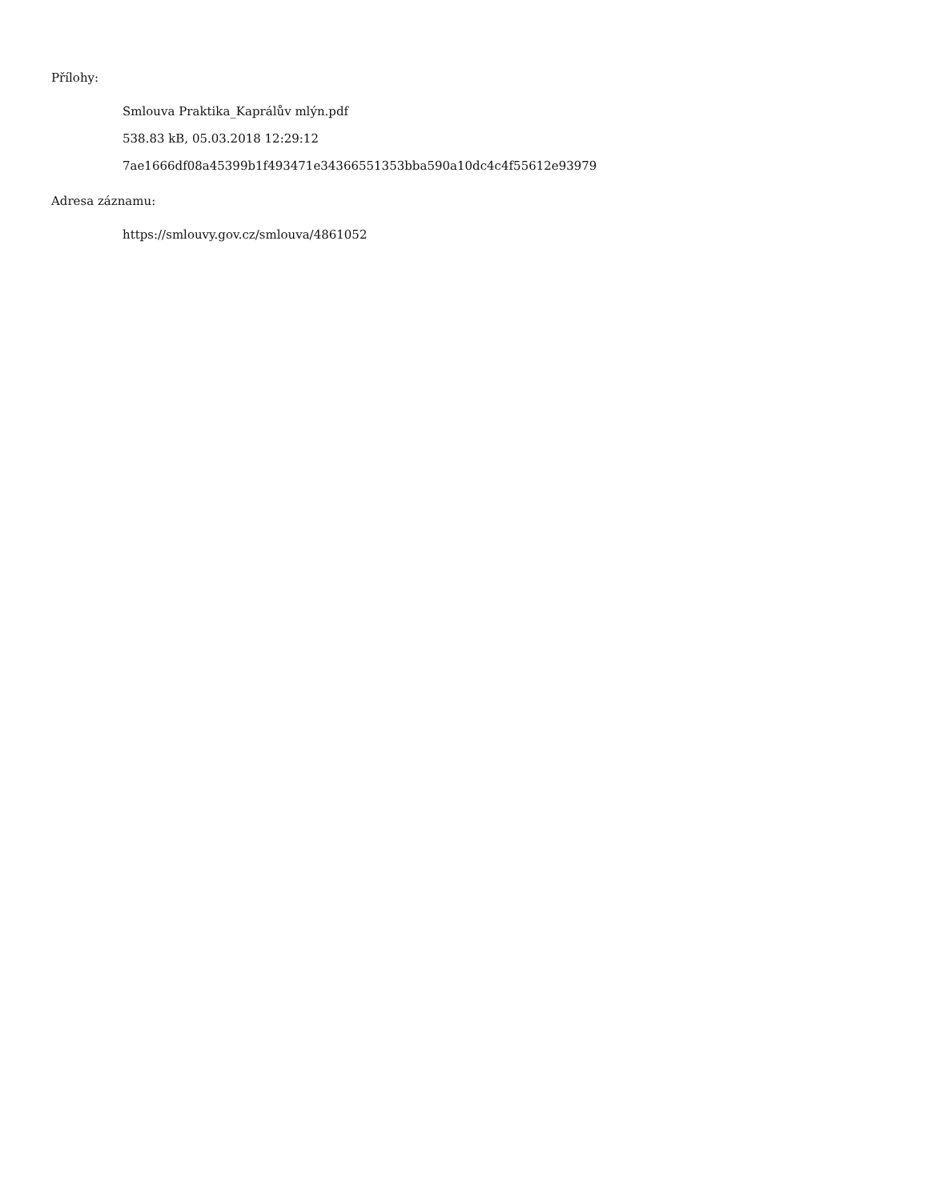Přílohy:
Smlouva Praktika_Kaprálův mlýn.pdf
538.83 kB, 05.03.2018 12:29:12
7ae1666df08a45399b1f493471e34366551353bba590a10dc4c4f55612e93979
Adresa záznamu:
https://smlouvy.gov.cz/smlouva/4861052